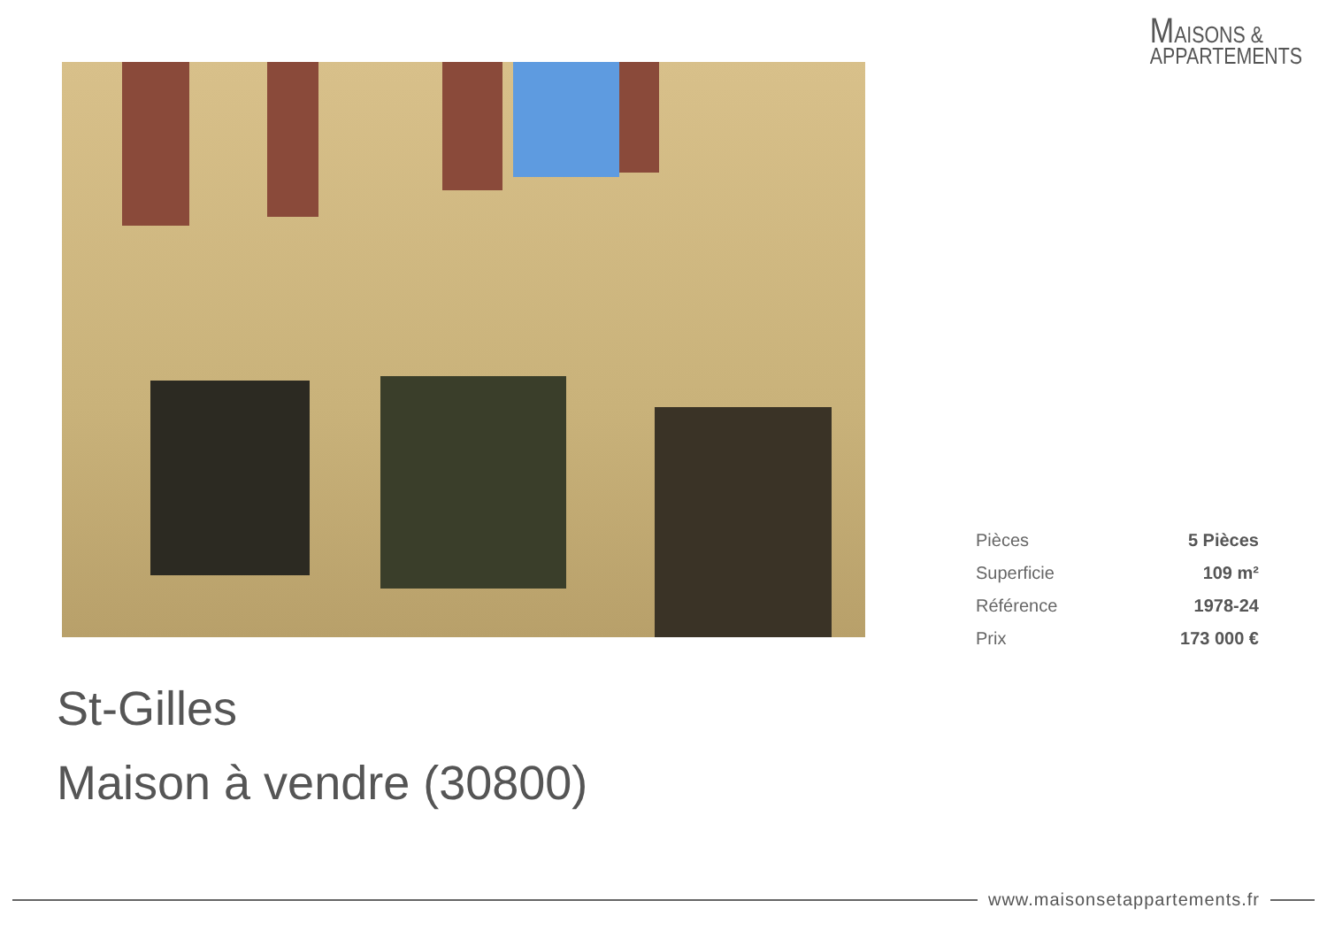MAISONS &
APPARTEMENTS
| Pièces | 5 Pièces |
| Superficie | 109 m² |
| Référence | 1978-24 |
| Prix | 173 000 € |
St-Gilles
Maison à vendre (30800)
www.maisonsetappartements.fr